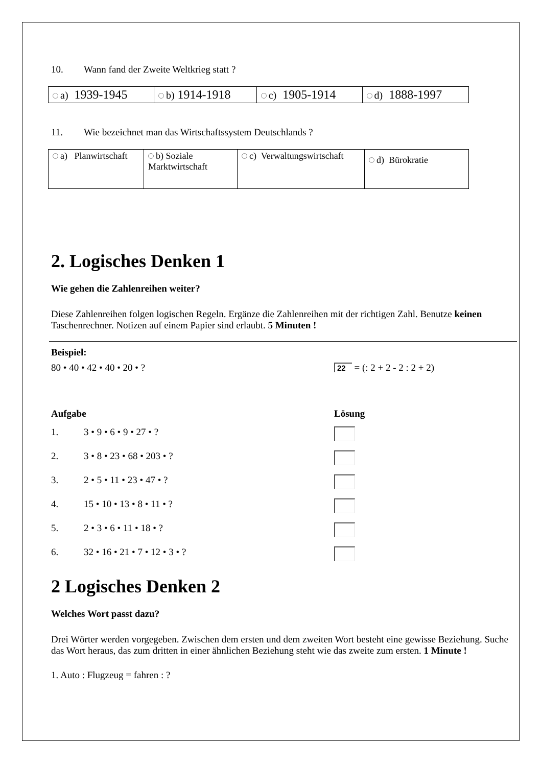10. Wann fand der Zweite Weltkrieg statt ?
| a) 1939-1945 | b) 1914-1918 | c) 1905-1914 | d) 1888-1997 |
11. Wie bezeichnet man das Wirtschaftssystem Deutschlands ?
| a) Planwirtschaft | b) Soziale Marktwirtschaft | c) Verwaltungswirtschaft | d) Bürokratie |
2. Logisches Denken 1
Wie gehen die Zahlenreihen weiter?
Diese Zahlenreihen folgen logischen Regeln. Ergänze die Zahlenreihen mit der richtigen Zahl. Benutze keinen Taschenrechner. Notizen auf einem Papier sind erlaubt. 5 Minuten !
Beispiel:
80 • 40 • 42 • 40 • 20 • ? 22 = (: 2 + 2 - 2 : 2 + 2)
Aufgabe Lösung
1. 3 • 9 • 6 • 9 • 27 • ?
2. 3 • 8 • 23 • 68 • 203 • ?
3. 2 • 5 • 11 • 23 • 47 • ?
4. 15 • 10 • 13 • 8 • 11 • ?
5. 2 • 3 • 6 • 11 • 18 • ?
6. 32 • 16 • 21 • 7 • 12 • 3 • ?
2 Logisches Denken 2
Welches Wort passt dazu?
Drei Wörter werden vorgegeben. Zwischen dem ersten und dem zweiten Wort besteht eine gewisse Beziehung. Suche das Wort heraus, das zum dritten in einer ähnlichen Beziehung steht wie das zweite zum ersten. 1 Minute !
1. Auto : Flugzeug = fahren : ?